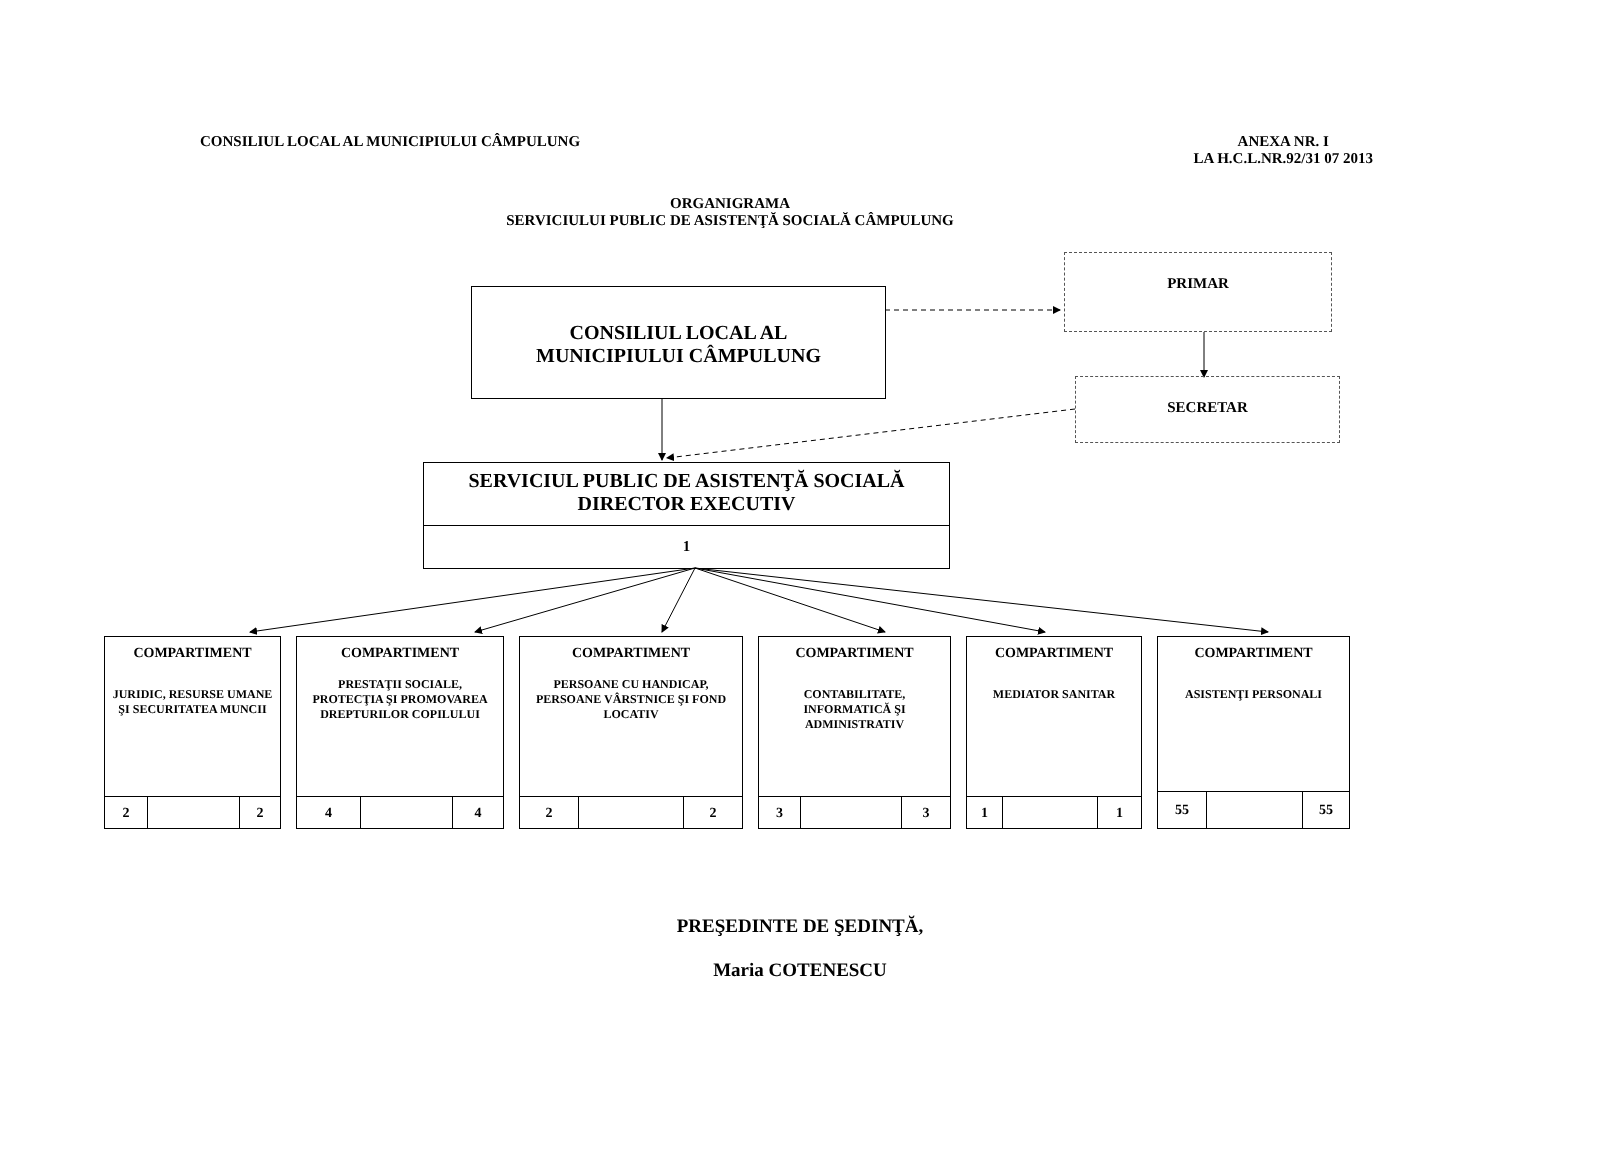CONSILIUL LOCAL AL MUNICIPIULUI CÂMPULUNG
ANEXA NR. I
LA H.C.L.NR.92/31 07 2013
ORGANIGRAMA
SERVICIULUI PUBLIC DE ASISTENŢĂ SOCIALĂ CÂMPULUNG
PRIMAR
CONSILIUL LOCAL AL
MUNICIPIULUI CÂMPULUNG
SECRETAR
SERVICIUL PUBLIC DE ASISTENŢĂ SOCIALĂ
DIRECTOR EXECUTIV
1
COMPARTIMENT
JURIDIC, RESURSE UMANE ŞI SECURITATEA MUNCII
2 2
COMPARTIMENT
PRESTAŢII SOCIALE, PROTECŢIA ŞI PROMOVAREA DREPTURILOR COPILULUI
4 4
COMPARTIMENT
PERSOANE CU HANDICAP, PERSOANE VÂRSTNICE ŞI FOND LOCATIV
2 2
COMPARTIMENT
CONTABILITATE, INFORMATICĂ ŞI ADMINISTRATIV
3 3
COMPARTIMENT
MEDIATOR SANITAR
1 1
COMPARTIMENT
ASISTENŢI PERSONALI
55 55
PREŞEDINTE DE ŞEDINŢĂ,
Maria COTENESCU